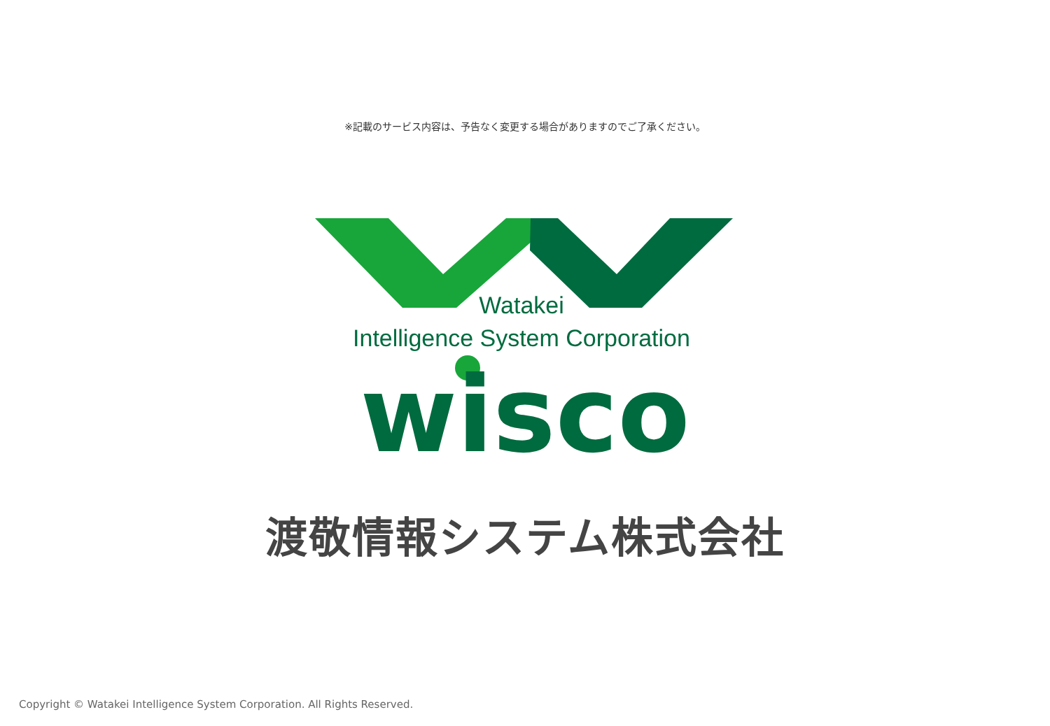※記載のサービス内容は、予告なく変更する場合がありますのでご了承ください。
Watakei
Intelligence System Corporation
wisco
渡敬情報システム株式会社
Copyright © Watakei Intelligence System Corporation. All Rights Reserved.